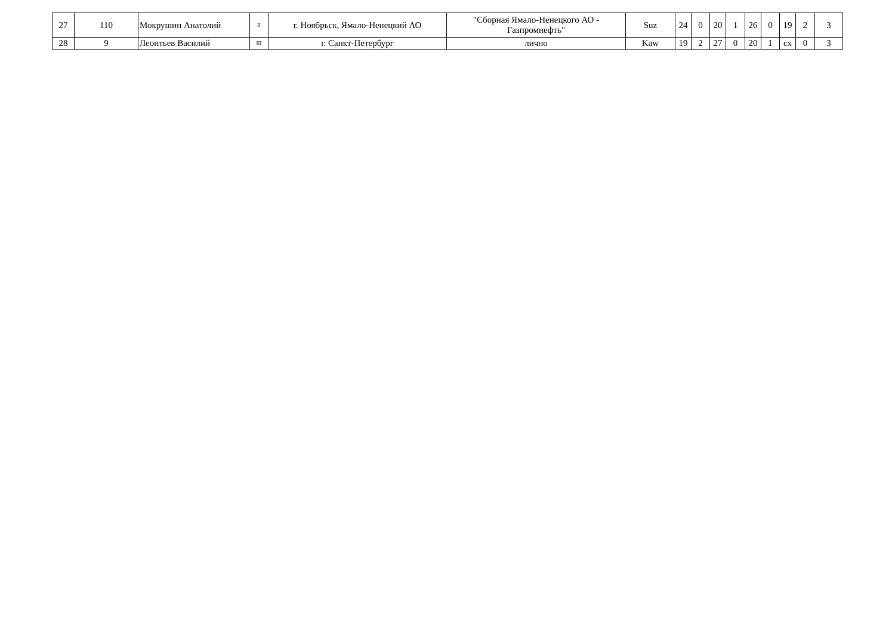| 27 | 110 | Мокрушин Анатолий | II | г. Ноябрьск, Ямало-Ненецкий АО | "Сборная Ямало-Ненецкого АО - Газпромнефть" | Suz | 24 | 0 | 20 | 1 | 26 | 0 | 19 | 2 | 3 |
| 28 | 9 | Леонтьев Василий | III | г. Санкт-Петербург | лично | Kaw | 19 | 2 | 27 | 0 | 20 | 1 | сх | 0 | 3 |